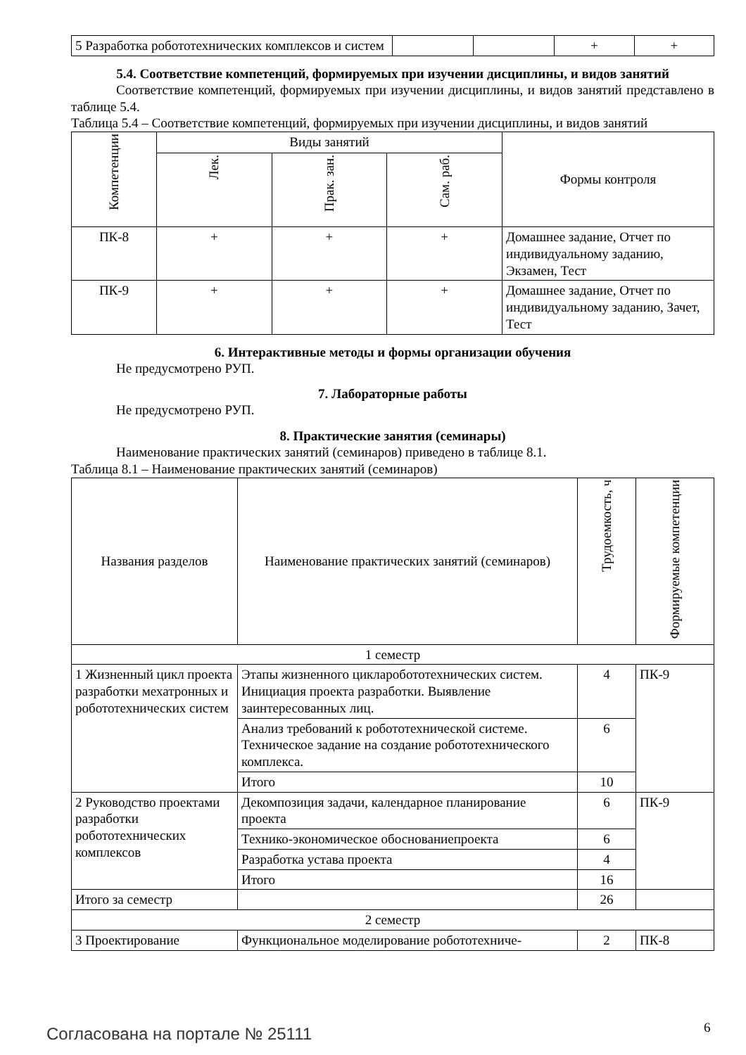| 5 Разработка робототехнических комплексов и систем | | | + | + |
5.4. Соответствие компетенций, формируемых при изучении дисциплины, и видов занятий
Соответствие компетенций, формируемых при изучении дисциплины, и видов занятий представлено в таблице 5.4.
Таблица 5.4 – Соответствие компетенций, формируемых при изучении дисциплины, и видов занятий
| Компетенции | Виды занятий | | | Формы контроля |
| --- | --- | --- | --- | --- |
| | Лек. | Прак. зан. | Сам. раб. | |
| ПК-8 | + | + | + | Домашнее задание, Отчет по индивидуальному заданию, Экзамен, Тест |
| ПК-9 | + | + | + | Домашнее задание, Отчет по индивидуальному заданию, Зачет, Тест |
6. Интерактивные методы и формы организации обучения
Не предусмотрено РУП.
7. Лабораторные работы
Не предусмотрено РУП.
8. Практические занятия (семинары)
Наименование практических занятий (семинаров) приведено в таблице 8.1.
Таблица 8.1 – Наименование практических занятий (семинаров)
| Названия разделов | Наименование практических занятий (семинаров) | Трудоемкость, ч | Формируемые компетенции |
| --- | --- | --- | --- |
| 1 семестр | | | |
| 1 Жизненный цикл проекта разработки мехатронных и робототехнических систем | Этапы жизненного цикларобототехнических систем. Инициация проекта разработки. Выявление заинтересованных лиц. | 4 | ПК-9 |
| | Анализ требований к робототехнической системе. Техническое задание на создание робототехнического комплекса. | 6 | |
| | Итого | 10 | |
| 2 Руководство проектами разработки робототехнических комплексов | Декомпозиция задачи, календарное планирование проекта | 6 | ПК-9 |
| | Технико-экономическое обоснованиепроекта | 6 | |
| | Разработка устава проекта | 4 | |
| | Итого | 16 | |
| Итого за семестр | | 26 | |
| 2 семестр | | | |
| 3 Проектирование | Функциональное моделирование робототехниче- | 2 | ПК-8 |
Согласована на портале № 25111 6